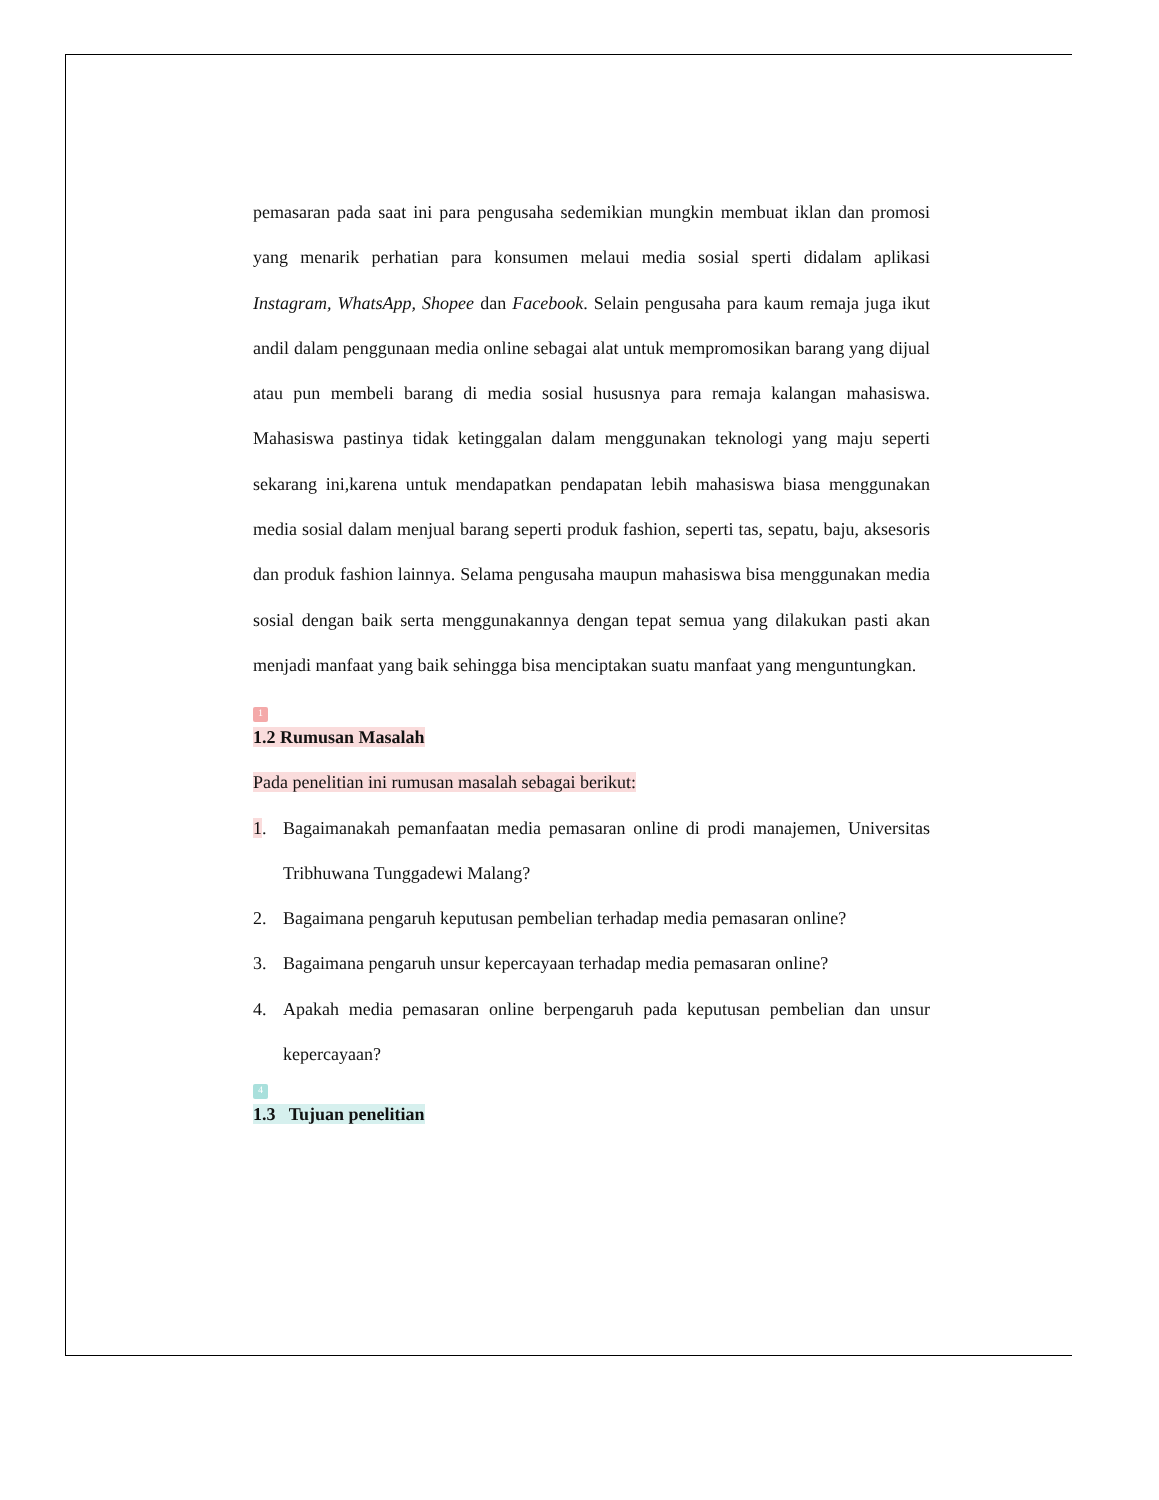pemasaran pada saat ini para pengusaha sedemikian mungkin membuat iklan dan promosi yang menarik perhatian para konsumen melaui media sosial sperti didalam aplikasi Instagram, WhatsApp, Shopee dan Facebook. Selain pengusaha para kaum remaja juga ikut andil dalam penggunaan media online sebagai alat untuk mempromosikan barang yang dijual atau pun membeli barang di media sosial hususnya para remaja kalangan mahasiswa. Mahasiswa pastinya tidak ketinggalan dalam menggunakan teknologi yang maju seperti sekarang ini,karena untuk mendapatkan pendapatan lebih mahasiswa biasa menggunakan media sosial dalam menjual barang seperti produk fashion, seperti tas, sepatu, baju, aksesoris dan produk fashion lainnya. Selama pengusaha maupun mahasiswa bisa menggunakan media sosial dengan baik serta menggunakannya dengan tepat semua yang dilakukan pasti akan menjadi manfaat yang baik sehingga bisa menciptakan suatu manfaat yang menguntungkan.
1
1.2 Rumusan Masalah
Pada penelitian ini rumusan masalah sebagai berikut:
1. Bagaimanakah pemanfaatan media pemasaran online di prodi manajemen, Universitas Tribhuwana Tunggadewi Malang?
2. Bagaimana pengaruh keputusan pembelian terhadap media pemasaran online?
3. Bagaimana pengaruh unsur kepercayaan terhadap media pemasaran online?
4. Apakah media pemasaran online berpengaruh pada keputusan pembelian dan unsur kepercayaan?
4
1.3 Tujuan penelitian